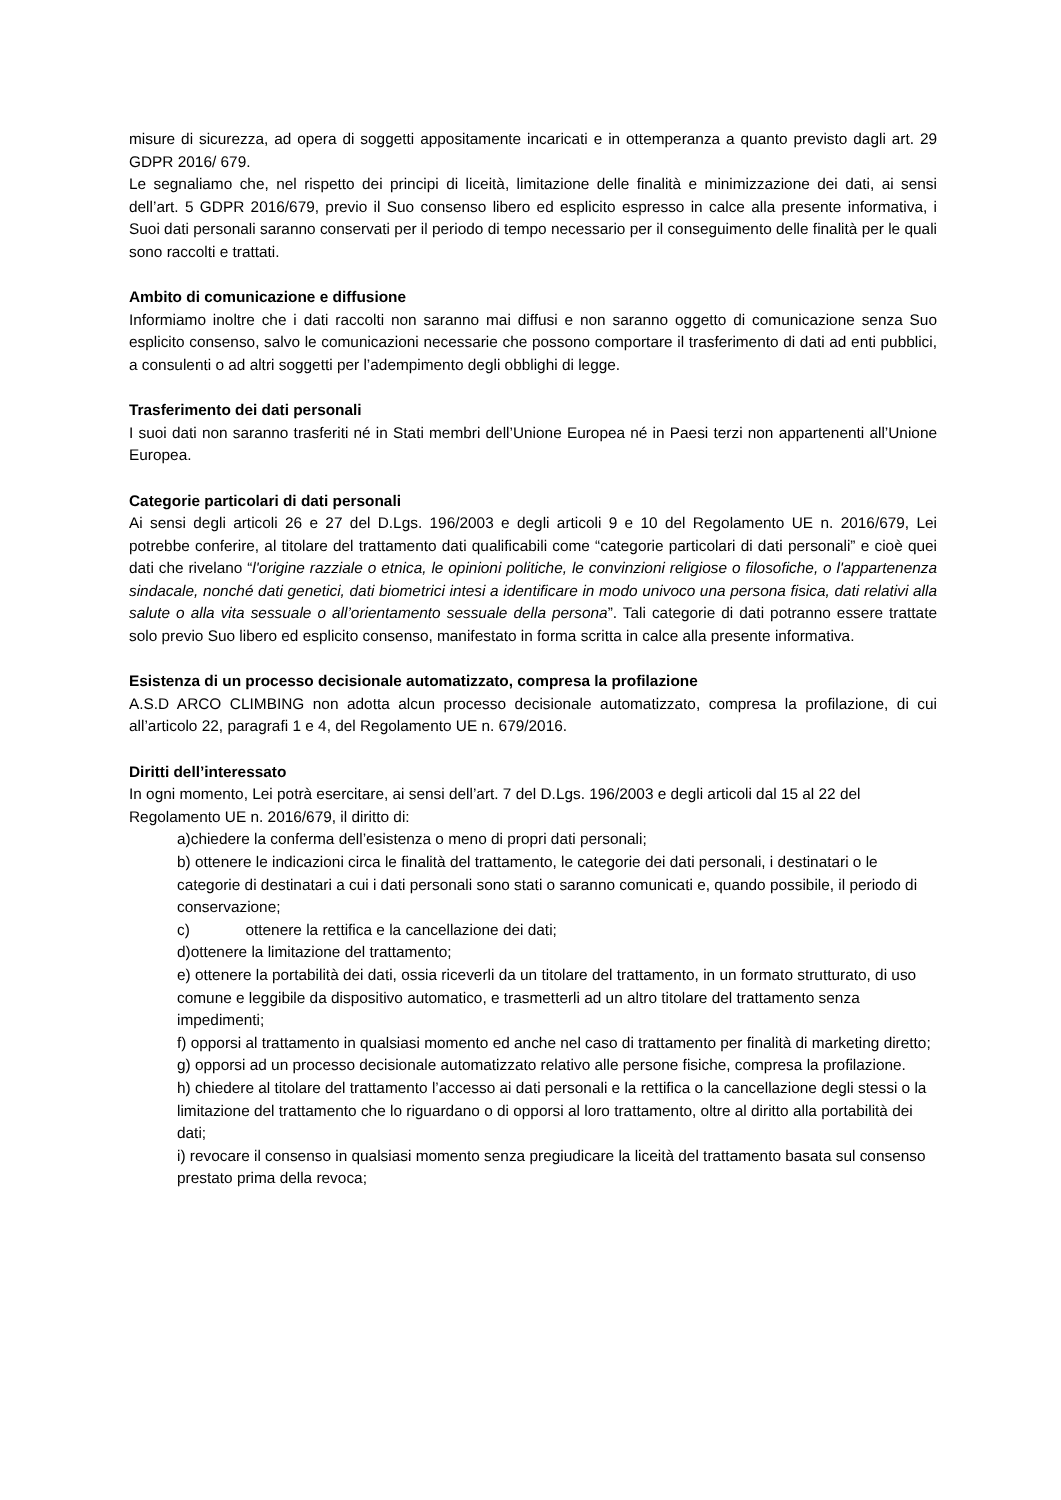misure di sicurezza, ad opera di soggetti appositamente incaricati e in ottemperanza a quanto previsto dagli art. 29 GDPR 2016/ 679.
Le segnaliamo che, nel rispetto dei principi di liceità, limitazione delle finalità e minimizzazione dei dati, ai sensi dell’art. 5 GDPR 2016/679, previo il Suo consenso libero ed esplicito espresso in calce alla presente informativa, i Suoi dati personali saranno conservati per il periodo di tempo necessario per il conseguimento delle finalità per le quali sono raccolti e trattati.
Ambito di comunicazione e diffusione
Informiamo inoltre che i dati raccolti non saranno mai diffusi e non saranno oggetto di comunicazione senza Suo esplicito consenso, salvo le comunicazioni necessarie che possono comportare il trasferimento di dati ad enti pubblici, a consulenti o ad altri soggetti per l’adempimento degli obblighi di legge.
Trasferimento dei dati personali
I suoi dati non saranno trasferiti né in Stati membri dell’Unione Europea né in Paesi terzi non appartenenti all’Unione Europea.
Categorie particolari di dati personali
Ai sensi degli articoli 26 e 27 del D.Lgs. 196/2003 e degli articoli 9 e 10 del Regolamento UE n. 2016/679, Lei potrebbe conferire, al titolare del trattamento dati qualificabili come “categorie particolari di dati personali” e cioè quei dati che rivelano “l'origine razziale o etnica, le opinioni politiche, le convinzioni religiose o filosofiche, o l'appartenenza sindacale, nonché dati genetici, dati biometrici intesi a identificare in modo univoco una persona fisica, dati relativi alla salute o alla vita sessuale o all’orientamento sessuale della persona”. Tali categorie di dati potranno essere trattate solo previo Suo libero ed esplicito consenso, manifestato in forma scritta in calce alla presente informativa.
Esistenza di un processo decisionale automatizzato, compresa la profilazione
A.S.D ARCO CLIMBING non adotta alcun processo decisionale automatizzato, compresa la profilazione, di cui all’articolo 22, paragrafi 1 e 4, del Regolamento UE n. 679/2016.
Diritti dell’interessato
In ogni momento, Lei potrà esercitare, ai sensi dell’art. 7 del D.Lgs. 196/2003 e degli articoli dal 15 al 22 del Regolamento UE n. 2016/679, il diritto di:
a)chiedere la conferma dell’esistenza o meno di propri dati personali;
b) ottenere le indicazioni circa le finalità del trattamento, le categorie dei dati personali, i destinatari o le categorie di destinatari a cui i dati personali sono stati o saranno comunicati e, quando possibile, il periodo di conservazione;
c) ottenere la rettifica e la cancellazione dei dati;
d)ottenere la limitazione del trattamento;
e) ottenere la portabilità dei dati, ossia riceverli da un titolare del trattamento, in un formato strutturato, di uso comune e leggibile da dispositivo automatico, e trasmetterli ad un altro titolare del trattamento senza impedimenti;
f) opporsi al trattamento in qualsiasi momento ed anche nel caso di trattamento per finalità di marketing diretto;
g) opporsi ad un processo decisionale automatizzato relativo alle persone fisiche, compresa la profilazione.
h) chiedere al titolare del trattamento l’accesso ai dati personali e la rettifica o la cancellazione degli stessi o la limitazione del trattamento che lo riguardano o di opporsi al loro trattamento, oltre al diritto alla portabilità dei dati;
i) revocare il consenso in qualsiasi momento senza pregiudicare la liceità del trattamento basata sul consenso prestato prima della revoca;